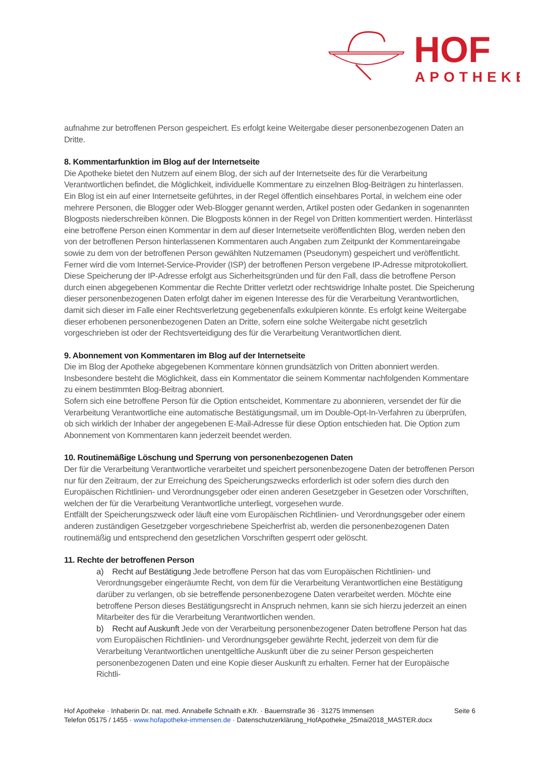HOF
APOTHEKE
aufnahme zur betroffenen Person gespeichert. Es erfolgt keine Weitergabe dieser personenbezogenen Daten an Dritte.
8. Kommentarfunktion im Blog auf der Internetseite
Die Apotheke bietet den Nutzern auf einem Blog, der sich auf der Internetseite des für die Verarbeitung Verantwortlichen befindet, die Möglichkeit, individuelle Kommentare zu einzelnen Blog-Beiträgen zu hinterlassen. Ein Blog ist ein auf einer Internetseite geführtes, in der Regel öffentlich einsehbares Portal, in welchem eine oder mehrere Personen, die Blogger oder Web-Blogger genannt werden, Artikel posten oder Gedanken in sogenannten Blogposts niederschreiben können. Die Blogposts können in der Regel von Dritten kommentiert werden. Hinterlässt eine betroffene Person einen Kommentar in dem auf dieser Internetseite veröffentlichten Blog, werden neben den von der betroffenen Person hinterlassenen Kommentaren auch Angaben zum Zeitpunkt der Kommentareingabe sowie zu dem von der betroffenen Person gewählten Nutzernamen (Pseudonym) gespeichert und veröffentlicht. Ferner wird die vom Internet-Service-Provider (ISP) der betroffenen Person vergebene IP-Adresse mitprotokolliert. Diese Speicherung der IP-Adresse erfolgt aus Sicherheitsgründen und für den Fall, dass die betroffene Person durch einen abgegebenen Kommentar die Rechte Dritter verletzt oder rechtswidrige Inhalte postet. Die Speicherung dieser personenbezogenen Daten erfolgt daher im eigenen Interesse des für die Verarbeitung Verantwortlichen, damit sich dieser im Falle einer Rechtsverletzung gegebenenfalls exkulpieren könnte. Es erfolgt keine Weitergabe dieser erhobenen personenbezogenen Daten an Dritte, sofern eine solche Weitergabe nicht gesetzlich vorgeschrieben ist oder der Rechtsverteidigung des für die Verarbeitung Verantwortlichen dient.
9. Abonnement von Kommentaren im Blog auf der Internetseite
Die im Blog der Apotheke abgegebenen Kommentare können grundsätzlich von Dritten abonniert werden. Insbesondere besteht die Möglichkeit, dass ein Kommentator die seinem Kommentar nachfolgenden Kommentare zu einem bestimmten Blog-Beitrag abonniert.
Sofern sich eine betroffene Person für die Option entscheidet, Kommentare zu abonnieren, versendet der für die Verarbeitung Verantwortliche eine automatische Bestätigungsmail, um im Double-Opt-In-Verfahren zu überprüfen, ob sich wirklich der Inhaber der angegebenen E-Mail-Adresse für diese Option entschieden hat. Die Option zum Abonnement von Kommentaren kann jederzeit beendet werden.
10. Routinemäßige Löschung und Sperrung von personenbezogenen Daten
Der für die Verarbeitung Verantwortliche verarbeitet und speichert personenbezogene Daten der betroffenen Person nur für den Zeitraum, der zur Erreichung des Speicherungszwecks erforderlich ist oder sofern dies durch den Europäischen Richtlinien- und Verordnungsgeber oder einen anderen Gesetzgeber in Gesetzen oder Vorschriften, welchen der für die Verarbeitung Verantwortliche unterliegt, vorgesehen wurde.
Entfällt der Speicherungszweck oder läuft eine vom Europäischen Richtlinien- und Verordnungsgeber oder einem anderen zuständigen Gesetzgeber vorgeschriebene Speicherfrist ab, werden die personenbezogenen Daten routinemäßig und entsprechend den gesetzlichen Vorschriften gesperrt oder gelöscht.
11. Rechte der betroffenen Person
a) Recht auf Bestätigung Jede betroffene Person hat das vom Europäischen Richtlinien- und Verordnungsgeber eingeräumte Recht, von dem für die Verarbeitung Verantwortlichen eine Bestätigung darüber zu verlangen, ob sie betreffende personenbezogene Daten verarbeitet werden. Möchte eine betroffene Person dieses Bestätigungsrecht in Anspruch nehmen, kann sie sich hierzu jederzeit an einen Mitarbeiter des für die Verarbeitung Verantwortlichen wenden.
b) Recht auf Auskunft Jede von der Verarbeitung personenbezogener Daten betroffene Person hat das vom Europäischen Richtlinien- und Verordnungsgeber gewährte Recht, jederzeit von dem für die Verarbeitung Verantwortlichen unentgeltliche Auskunft über die zu seiner Person gespeicherten personenbezogenen Daten und eine Kopie dieser Auskunft zu erhalten. Ferner hat der Europäische Richtli-
Hof Apotheke · Inhaberin Dr. nat. med. Annabelle Schnaith e.Kfr. · Bauernstraße 36 · 31275 Immensen Seite 6
Telefon 05175 / 1455 · www.hofapotheke-immensen.de · Datenschutzerklärung_HofApotheke_25mai2018_MASTER.docx